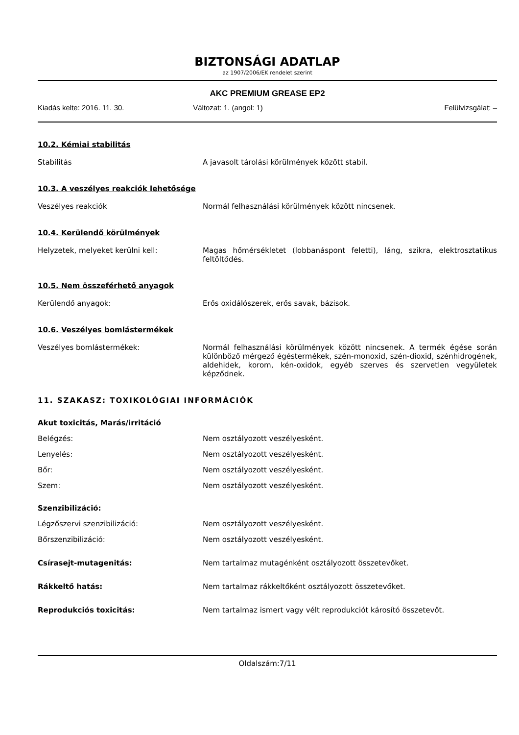BIZTONSÁGI ADATLAP
az 1907/2006/EK rendelet szerint
AKC PREMIUM GREASE EP2
Kiadás kelte: 2016. 11. 30. Változat: 1. (angol: 1) Felülvizsgálat: –
10.2. Kémiai stabilitás
Stabilitás A javasolt tárolási körülmények között stabil.
10.3. A veszélyes reakciók lehetősége
Veszélyes reakciók Normál felhasználási körülmények között nincsenek.
10.4. Kerülendő körülmények
Helyzetek, melyeket kerülni kell: Magas hőmérsékletet (lobbanáspont feletti), láng, szikra, elektrosztatikus feltöltődés.
10.5. Nem összeférhető anyagok
Kerülendő anyagok: Erős oxidálószerek, erős savak, bázisok.
10.6. Veszélyes bomlástermékek
Veszélyes bomlástermékek: Normál felhasználási körülmények között nincsenek. A termék égése során különböző mérgező égéstermékek, szén-monoxid, szén-dioxid, szénhidrogének, aldehidek, korom, kén-oxidok, egyéb szerves és szervetlen vegyületek képződnek.
11. SZAKASZ: TOXIKOLÓGIAI INFORMÁCIÓK
Akut toxicitás, Marás/irritáció
Belégzés: Nem osztályozott veszélyesként.
Lenyelés: Nem osztályozott veszélyesként.
Bőr: Nem osztályozott veszélyesként.
Szem: Nem osztályozott veszélyesként.
Szenzibilizáció:
Légzőszervi szenzibilizáció: Nem osztályozott veszélyesként.
Bőrszenzibilizáció: Nem osztályozott veszélyesként.
Csírasejt-mutagenitás: Nem tartalmaz mutagénként osztályozott összetevőket.
Rákkeltő hatás: Nem tartalmaz rákkeltőként osztályozott összetevőket.
Reprodukciós toxicitás: Nem tartalmaz ismert vagy vélt reprodukciót károsító összetevőt.
Oldalszám:7/11